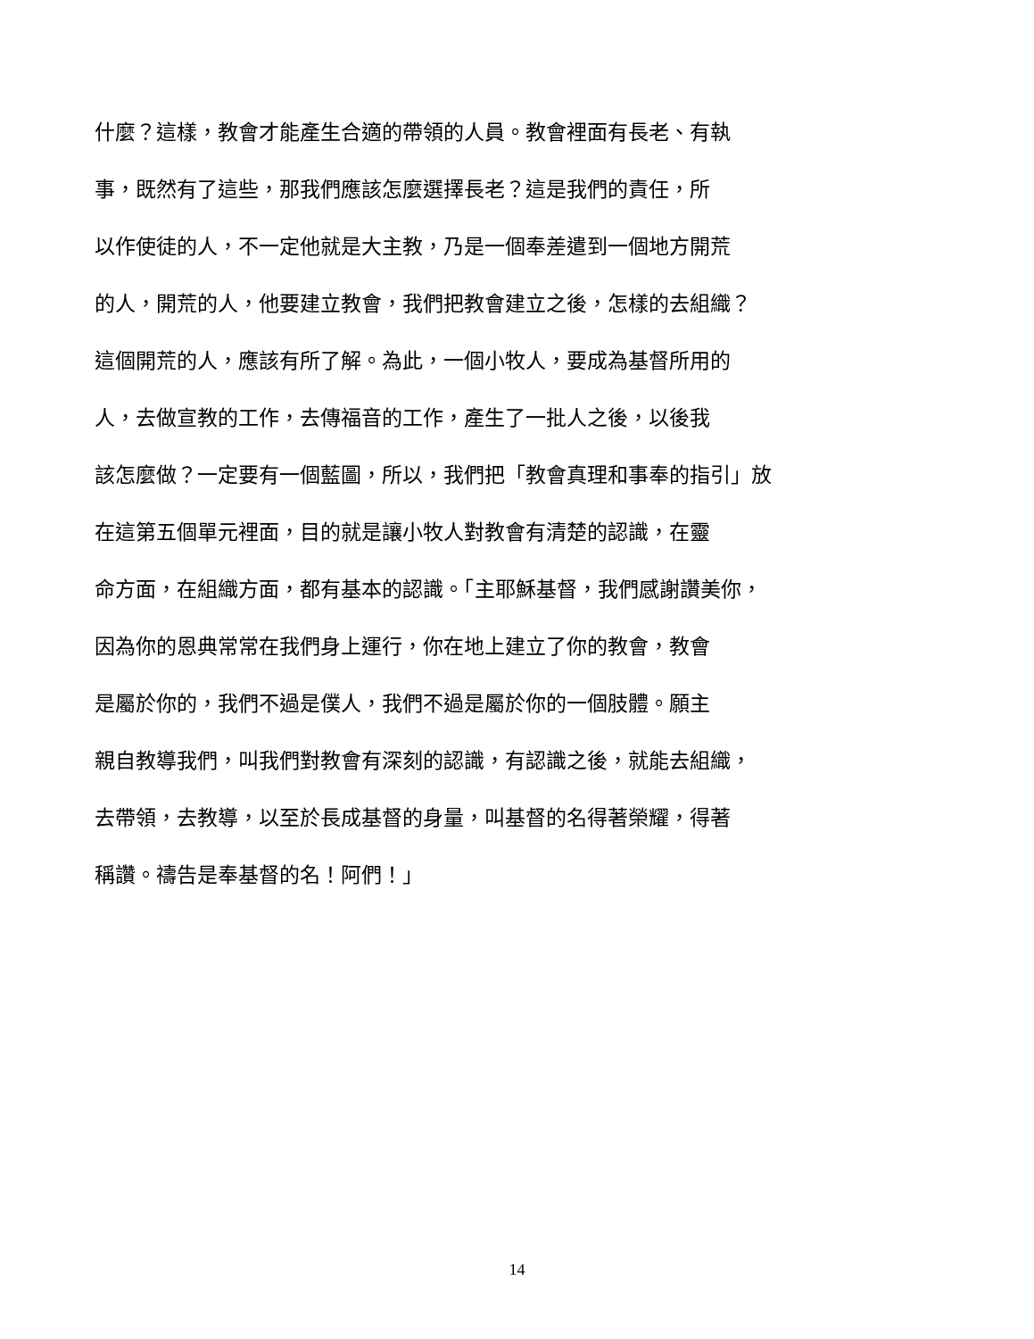什麼？這樣，教會才能產生合適的帶領的人員。教會裡面有長老、有執
事，既然有了這些，那我們應該怎麼選擇長老？這是我們的責任，所
以作使徒的人，不一定他就是大主教，乃是一個奉差遣到一個地方開荒
的人，開荒的人，他要建立教會，我們把教會建立之後，怎樣的去組織？
這個開荒的人，應該有所了解。為此，一個小牧人，要成為基督所用的
人，去做宣教的工作，去傳福音的工作，產生了一批人之後，以後我
該怎麼做？一定要有一個藍圖，所以，我們把「教會真理和事奉的指引」放
在這第五個單元裡面，目的就是讓小牧人對教會有清楚的認識，在靈
命方面，在組織方面，都有基本的認識。「主耶穌基督，我們感謝讚美你，
因為你的恩典常常在我們身上運行，你在地上建立了你的教會，教會
是屬於你的，我們不過是僕人，我們不過是屬於你的一個肢體。願主
親自教導我們，叫我們對教會有深刻的認識，有認識之後，就能去組織，
去帶領，去教導，以至於長成基督的身量，叫基督的名得著榮耀，得著
稱讚。禱告是奉基督的名！阿們！」
14